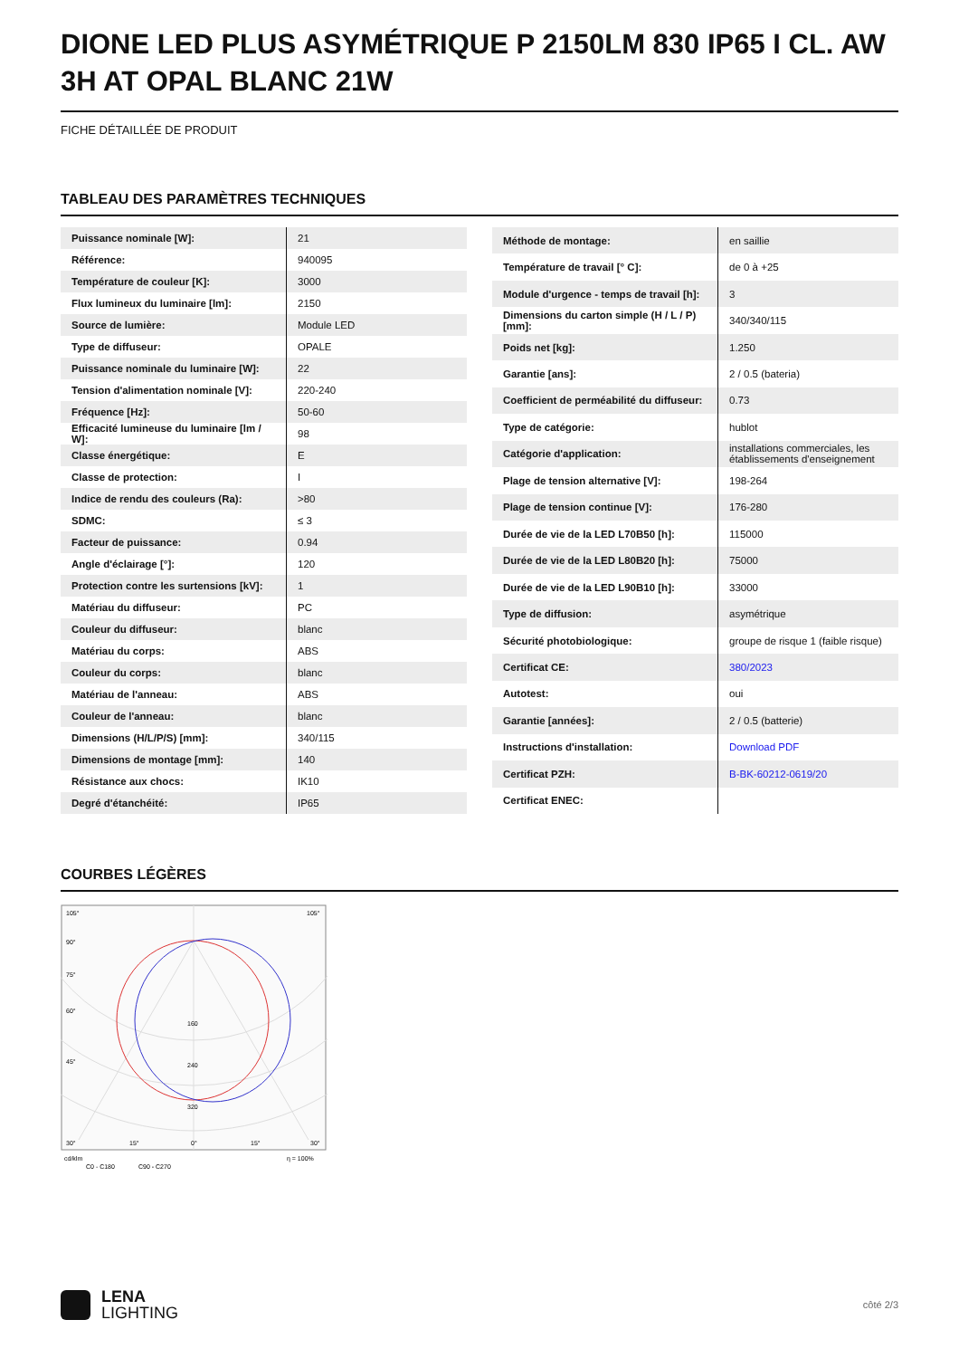DIONE LED PLUS ASYMÉTRIQUE P 2150LM 830 IP65 I CL. AW 3H AT OPAL BLANC 21W
FICHE DÉTAILLÉE DE PRODUIT
TABLEAU DES PARAMÈTRES TECHNIQUES
| Puissance nominale [W]: | 21 |
| Référence: | 940095 |
| Température de couleur [K]: | 3000 |
| Flux lumineux du luminaire [lm]: | 2150 |
| Source de lumière: | Module LED |
| Type de diffuseur: | OPALE |
| Puissance nominale du luminaire [W]: | 22 |
| Tension d'alimentation nominale [V]: | 220-240 |
| Fréquence [Hz]: | 50-60 |
| Efficacité lumineuse du luminaire [lm / W]: | 98 |
| Classe énergétique: | E |
| Classe de protection: | I |
| Indice de rendu des couleurs (Ra): | >80 |
| SDMC: | ≤ 3 |
| Facteur de puissance: | 0.94 |
| Angle d'éclairage [°]: | 120 |
| Protection contre les surtensions [kV]: | 1 |
| Matériau du diffuseur: | PC |
| Couleur du diffuseur: | blanc |
| Matériau du corps: | ABS |
| Couleur du corps: | blanc |
| Matériau de l'anneau: | ABS |
| Couleur de l'anneau: | blanc |
| Dimensions (H/L/P/S) [mm]: | 340/115 |
| Dimensions de montage [mm]: | 140 |
| Résistance aux chocs: | IK10 |
| Degré d'étanchéité: | IP65 |
| Méthode de montage: | en saillie |
| Température de travail [° C]: | de 0 à +25 |
| Module d'urgence - temps de travail [h]: | 3 |
| Dimensions du carton simple (H / L / P) [mm]: | 340/340/115 |
| Poids net [kg]: | 1.250 |
| Garantie [ans]: | 2 / 0.5 (bateria) |
| Coefficient de perméabilité du diffuseur: | 0.73 |
| Type de catégorie: | hublot |
| Catégorie d'application: | installations commerciales, les établissements d'enseignement |
| Plage de tension alternative [V]: | 198-264 |
| Plage de tension continue [V]: | 176-280 |
| Durée de vie de la LED L70B50 [h]: | 115000 |
| Durée de vie de la LED L80B20 [h]: | 75000 |
| Durée de vie de la LED L90B10 [h]: | 33000 |
| Type de diffusion: | asymétrique |
| Sécurité photobiologique: | groupe de risque 1 (faible risque) |
| Certificat CE: | 380/2023 |
| Autotest: | oui |
| Garantie [années]: | 2 / 0.5 (batterie) |
| Instructions d'installation: | Download PDF |
| Certificat PZH: | B-BK-60212-0619/20 |
| Certificat ENEC: | |
COURBES LÉGÈRES
105°
105°
90°
75°
60°
45°
160
240
320
30°
15°
0°
15°
30°
cd/klm
C0 - C180
C90 - C270
η = 100%
LENA
LIGHTING
côté 2/3